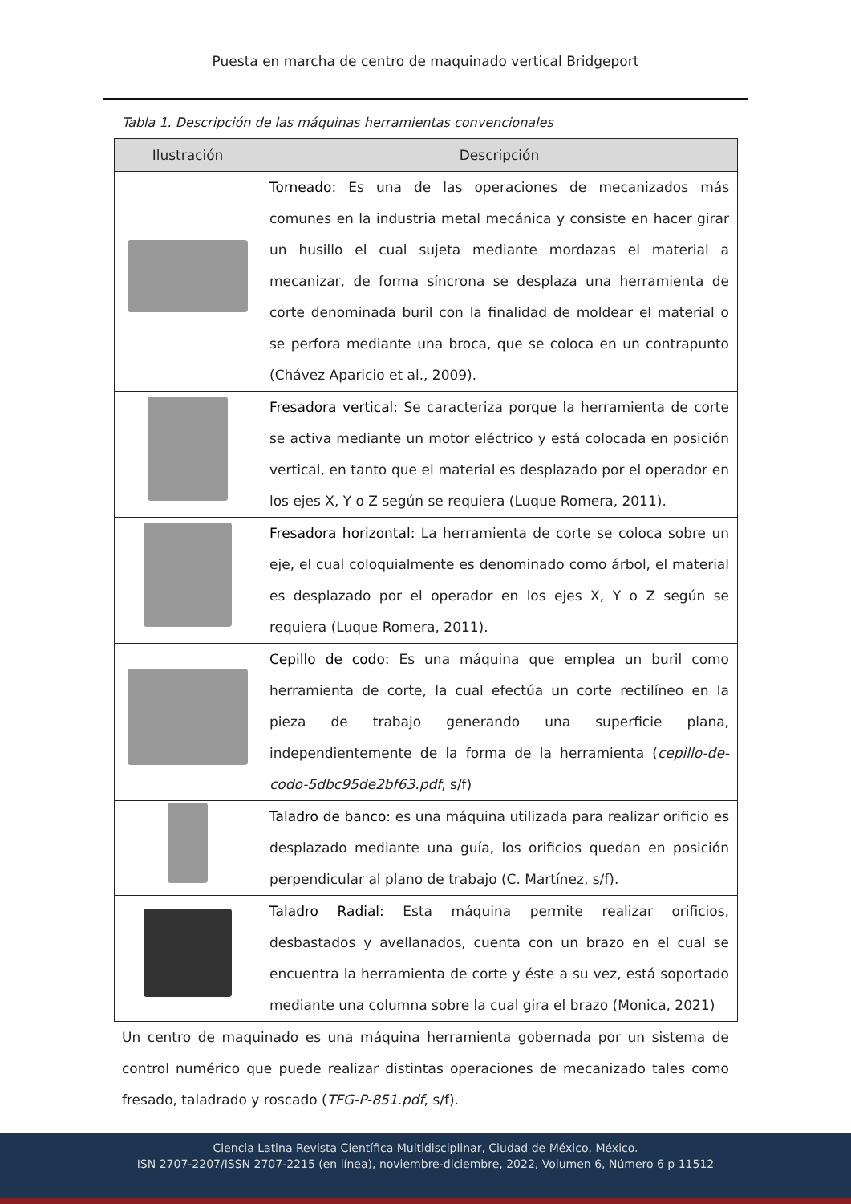Puesta en marcha de centro de maquinado vertical Bridgeport
Tabla 1. Descripción de las máquinas herramientas convencionales
| Ilustración | Descripción |
| --- | --- |
| | Torneado: Es una de las operaciones de mecanizados más comunes en la industria metal mecánica y consiste en hacer girar un husillo el cual sujeta mediante mordazas el material a mecanizar, de forma síncrona se desplaza una herramienta de corte denominada buril con la finalidad de moldear el material o se perfora mediante una broca, que se coloca en un contrapunto (Chávez Aparicio et al., 2009). |
| | Fresadora vertical: Se caracteriza porque la herramienta de corte se activa mediante un motor eléctrico y está colocada en posición vertical, en tanto que el material es desplazado por el operador en los ejes X, Y o Z según se requiera (Luque Romera, 2011). |
| | Fresadora horizontal: La herramienta de corte se coloca sobre un eje, el cual coloquialmente es denominado como árbol, el material es desplazado por el operador en los ejes X, Y o Z según se requiera (Luque Romera, 2011). |
| | Cepillo de codo: Es una máquina que emplea un buril como herramienta de corte, la cual efectúa un corte rectilíneo en la pieza de trabajo generando una superficie plana, independientemente de la forma de la herramienta ( cepillo-de-codo-5dbc95de2bf63.pdf , s/f) |
| | Taladro de banco: es una máquina utilizada para realizar orificio es desplazado mediante una guía, los orificios quedan en posición perpendicular al plano de trabajo (C. Martínez, s/f). |
| | Taladro Radial: Esta máquina permite realizar orificios, desbastados y avellanados, cuenta con un brazo en el cual se encuentra la herramienta de corte y éste a su vez, está soportado mediante una columna sobre la cual gira el brazo (Monica, 2021) |
Un centro de maquinado es una máquina herramienta gobernada por un sistema de control numérico que puede realizar distintas operaciones de mecanizado tales como fresado, taladrado y roscado (TFG-P-851.pdf, s/f).
Ciencia Latina Revista Científica Multidisciplinar, Ciudad de México, México.
ISN 2707-2207/ISSN 2707-2215 (en línea), noviembre-diciembre, 2022, Volumen 6, Número 6 p 11512